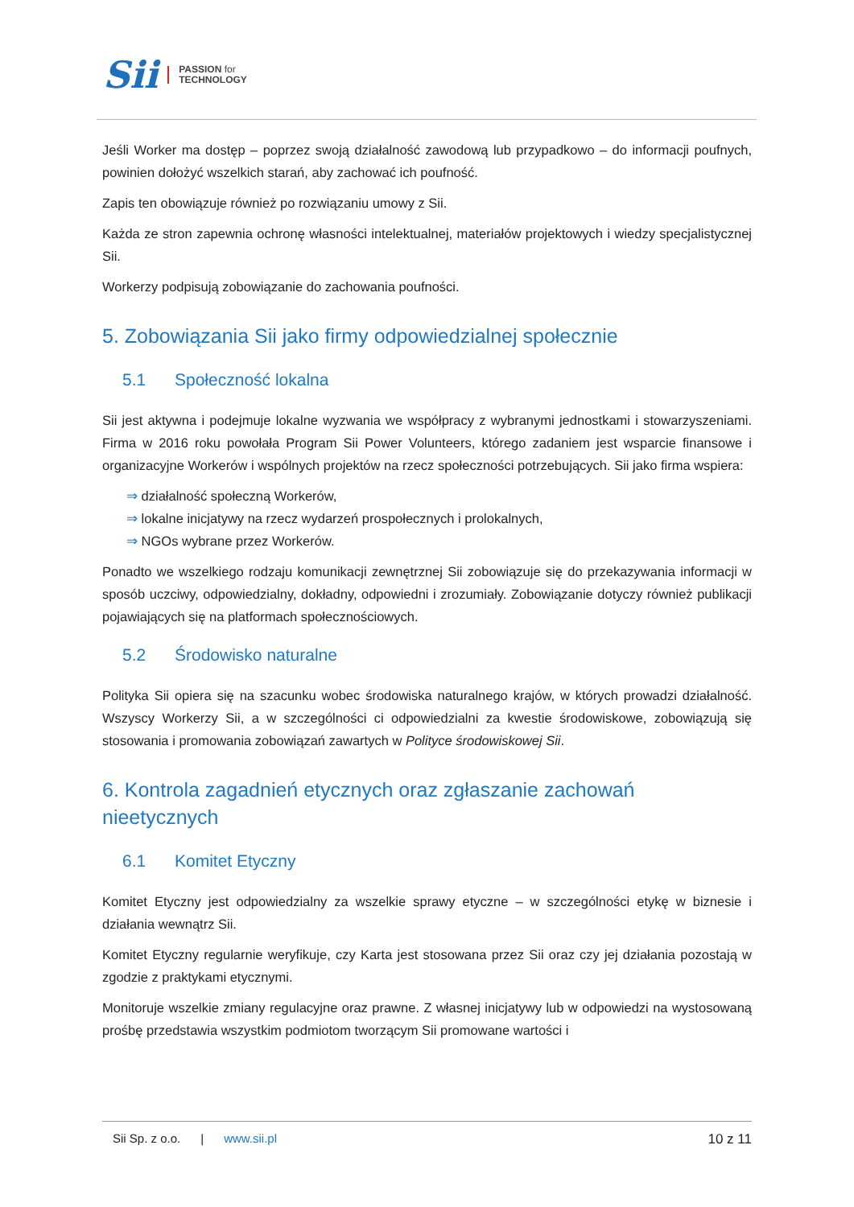Sii
PASSION for
TECHNOLOGY
Jeśli Worker ma dostęp – poprzez swoją działalność zawodową lub przypadkowo – do informacji poufnych, powinien dołożyć wszelkich starań, aby zachować ich poufność.
Zapis ten obowiązuje również po rozwiązaniu umowy z Sii.
Każda ze stron zapewnia ochronę własności intelektualnej, materiałów projektowych i wiedzy specjalistycznej Sii.
Workerzy podpisują zobowiązanie do zachowania poufności.
5. Zobowiązania Sii jako firmy odpowiedzialnej społecznie
5.1 Społeczność lokalna
Sii jest aktywna i podejmuje lokalne wyzwania we współpracy z wybranymi jednostkami i stowarzyszeniami. Firma w 2016 roku powołała Program Sii Power Volunteers, którego zadaniem jest wsparcie finansowe i organizacyjne Workerów i wspólnych projektów na rzecz społeczności potrzebujących. Sii jako firma wspiera:
⇒ działalność społeczną Workerów,
⇒ lokalne inicjatywy na rzecz wydarzeń prospołecznych i prolokalnych,
⇒ NGOs wybrane przez Workerów.
Ponadto we wszelkiego rodzaju komunikacji zewnętrznej Sii zobowiązuje się do przekazywania informacji w sposób uczciwy, odpowiedzialny, dokładny, odpowiedni i zrozumiały. Zobowiązanie dotyczy również publikacji pojawiających się na platformach społecznościowych.
5.2 Środowisko naturalne
Polityka Sii opiera się na szacunku wobec środowiska naturalnego krajów, w których prowadzi działalność. Wszyscy Workerzy Sii, a w szczególności ci odpowiedzialni za kwestie środowiskowe, zobowiązują się stosowania i promowania zobowiązań zawartych w Polityce środowiskowej Sii.
6. Kontrola zagadnień etycznych oraz zgłaszanie zachowań nieetycznych
6.1 Komitet Etyczny
Komitet Etyczny jest odpowiedzialny za wszelkie sprawy etyczne – w szczególności etykę w biznesie i działania wewnątrz Sii.
Komitet Etyczny regularnie weryfikuje, czy Karta jest stosowana przez Sii oraz czy jej działania pozostają w zgodzie z praktykami etycznymi.
Monitoruje wszelkie zmiany regulacyjne oraz prawne. Z własnej inicjatywy lub w odpowiedzi na wystosowaną prośbę przedstawia wszystkim podmiotom tworzącym Sii promowane wartości i
Sii Sp. z o.o. | www.sii.pl 10 z 11